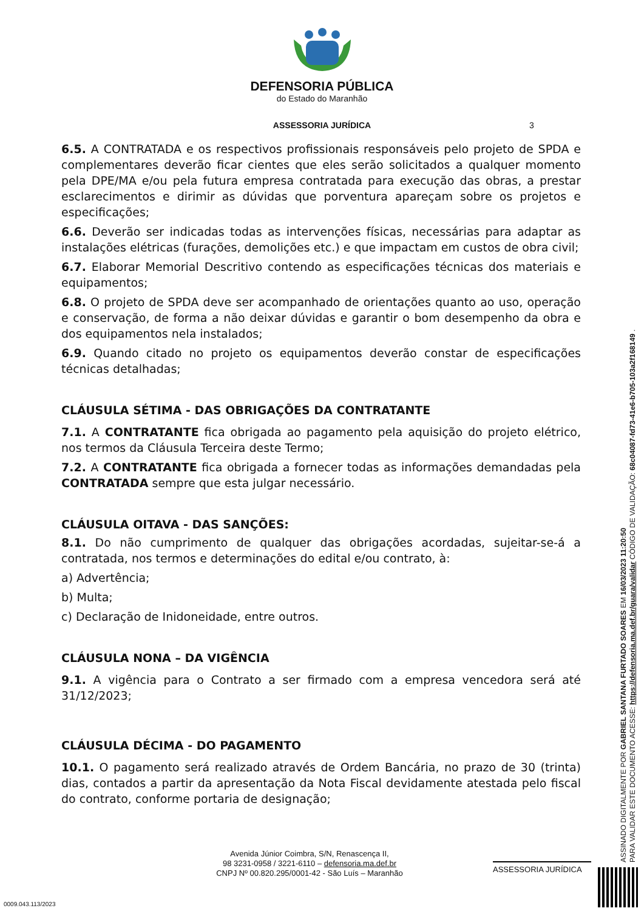DEFENSORIA PÚBLICA
do Estado do Maranhão
ASSESSORIA JURÍDICA 3
6.5. A CONTRATADA e os respectivos profissionais responsáveis pelo projeto de SPDA e complementares deverão ficar cientes que eles serão solicitados a qualquer momento pela DPE/MA e/ou pela futura empresa contratada para execução das obras, a prestar esclarecimentos e dirimir as dúvidas que porventura apareçam sobre os projetos e especificações;
6.6. Deverão ser indicadas todas as intervenções físicas, necessárias para adaptar as instalações elétricas (furações, demolições etc.) e que impactam em custos de obra civil;
6.7. Elaborar Memorial Descritivo contendo as especificações técnicas dos materiais e equipamentos;
6.8. O projeto de SPDA deve ser acompanhado de orientações quanto ao uso, operação e conservação, de forma a não deixar dúvidas e garantir o bom desempenho da obra e dos equipamentos nela instalados;
6.9. Quando citado no projeto os equipamentos deverão constar de especificações técnicas detalhadas;
CLÁUSULA SÉTIMA - DAS OBRIGAÇÕES DA CONTRATANTE
7.1. A CONTRATANTE fica obrigada ao pagamento pela aquisição do projeto elétrico, nos termos da Cláusula Terceira deste Termo;
7.2. A CONTRATANTE fica obrigada a fornecer todas as informações demandadas pela CONTRATADA sempre que esta julgar necessário.
CLÁUSULA OITAVA - DAS SANÇÕES:
8.1. Do não cumprimento de qualquer das obrigações acordadas, sujeitar-se-á a contratada, nos termos e determinações do edital e/ou contrato, à:
a) Advertência;
b) Multa;
c) Declaração de Inidoneidade, entre outros.
CLÁUSULA NONA – DA VIGÊNCIA
9.1. A vigência para o Contrato a ser firmado com a empresa vencedora será até 31/12/2023;
CLÁUSULA DÉCIMA - DO PAGAMENTO
10.1. O pagamento será realizado através de Ordem Bancária, no prazo de 30 (trinta) dias, contados a partir da apresentação da Nota Fiscal devidamente atestada pelo fiscal do contrato, conforme portaria de designação;
Avenida Júnior Coimbra, S/N, Renascença II,
98 3231-0958 / 3221-6110 – defensoria.ma.def.br
CNPJ Nº 00.820.295/0001-42 - São Luís – Maranhão
ASSESSORIA JURÍDICA
0009.043.113/2023
ASSINADO DIGITALMENTE POR GABRIEL SANTANA FURTADO SOARES EM 16/03/2023 11:20:50
PARA VALIDAR ESTE DOCUMENTO ACESSE: https://defensoria.ma.def.br/guara/validar CÓDIGO DE VALIDAÇÃO: 68c04087-fd73-41e6-b705-103a2f168149 .